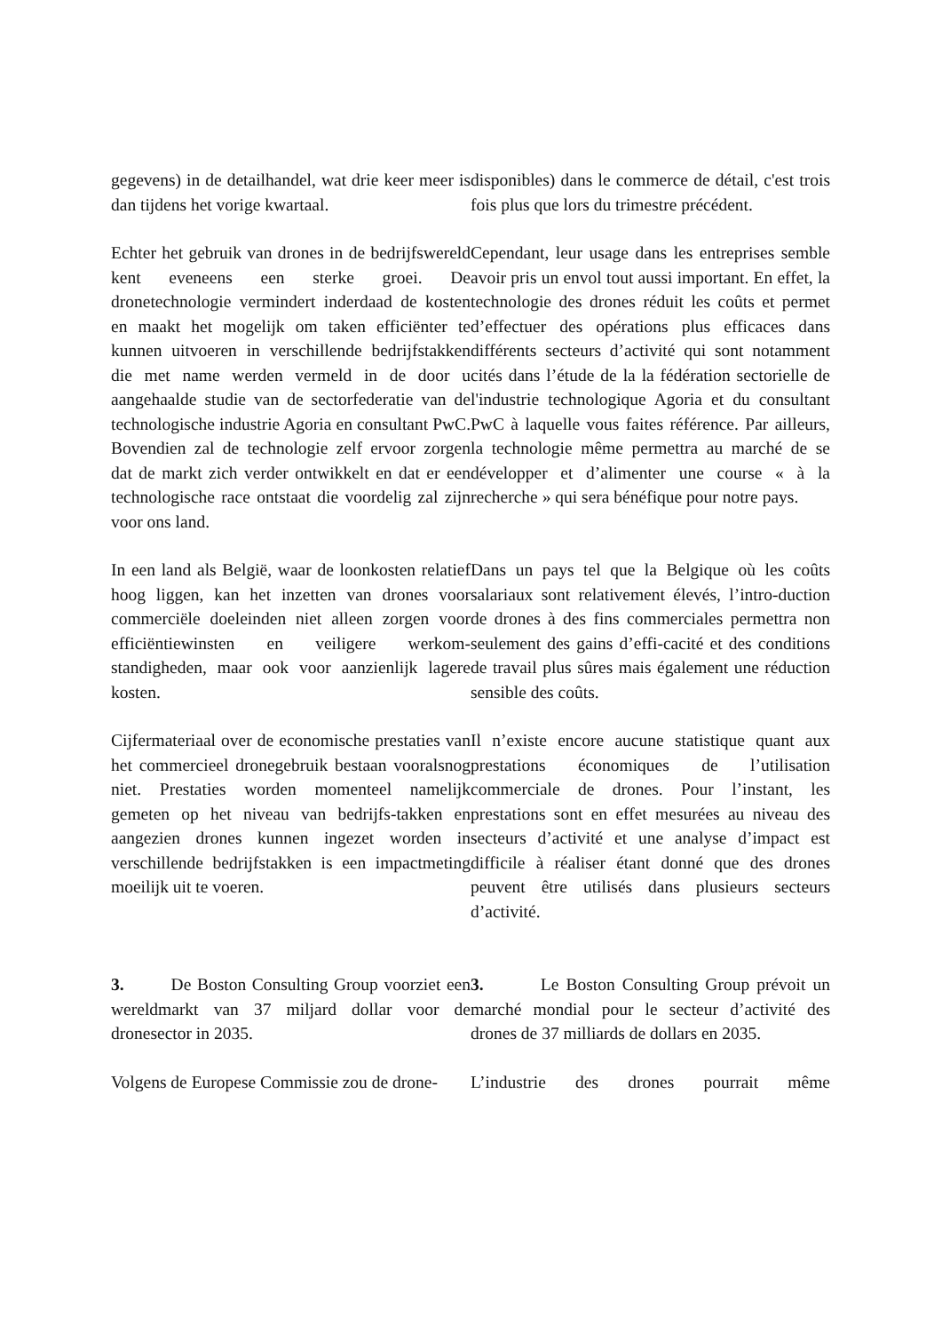gegevens) in de detailhandel, wat drie keer meer is dan tijdens het vorige kwartaal.
disponibles) dans le commerce de détail, c'est trois fois plus que lors du trimestre précédent.
Echter het gebruik van drones in de bedrijfswereld kent eveneens een sterke groei. De dronetechnologie vermindert inderdaad de kosten en maakt het mogelijk om taken efficiënter te kunnen uitvoeren in verschillende bedrijfstakken die met name werden vermeld in de door u aangehaalde studie van de sectorfederatie van de technologische industrie Agoria en consultant PwC. Bovendien zal de technologie zelf ervoor zorgen dat de markt zich verder ontwikkelt en dat er een technologische race ontstaat die voordelig zal zijn voor ons land.
Cependant, leur usage dans les entreprises semble avoir pris un envol tout aussi important. En effet, la technologie des drones réduit les coûts et permet d’effectuer des opérations plus efficaces dans différents secteurs d’activité qui sont notamment cités dans l’étude de la la fédération sectorielle de l'industrie technologique Agoria et du consultant PwC à laquelle vous faites référence. Par ailleurs, la technologie même permettra au marché de se développer et d’alimenter une course « à la recherche » qui sera bénéfique pour notre pays.
In een land als België, waar de loonkosten relatief hoog liggen, kan het inzetten van drones voor commerciële doeleinden niet alleen zorgen voor efficiëntiewinsten en veiligere werkom-standigheden, maar ook voor aanzienlijk lagere kosten.
Dans un pays tel que la Belgique où les coûts salariaux sont relativement élevés, l’intro-duction de drones à des fins commerciales permettra non seulement des gains d’effi-cacité et des conditions de travail plus sûres mais également une réduction sensible des coûts.
Cijfermateriaal over de economische prestaties van het commercieel dronegebruik bestaan vooralsnog niet. Prestaties worden momenteel namelijk gemeten op het niveau van bedrijfs-takken en aangezien drones kunnen ingezet worden in verschillende bedrijfstakken is een impactmeting moeilijk uit te voeren.
Il n’existe encore aucune statistique quant aux prestations économiques de l’utilisation commerciale de drones. Pour l’instant, les prestations sont en effet mesurées au niveau des secteurs d’activité et une analyse d’impact est difficile à réaliser étant donné que des drones peuvent être utilisés dans plusieurs secteurs d’activité.
3. De Boston Consulting Group voorziet een wereldmarkt van 37 miljard dollar voor de dronesector in 2035.
3. Le Boston Consulting Group prévoit un marché mondial pour le secteur d’activité des drones de 37 milliards de dollars en 2035.
Volgens de Europese Commissie zou de drone-
L’industrie des drones pourrait même